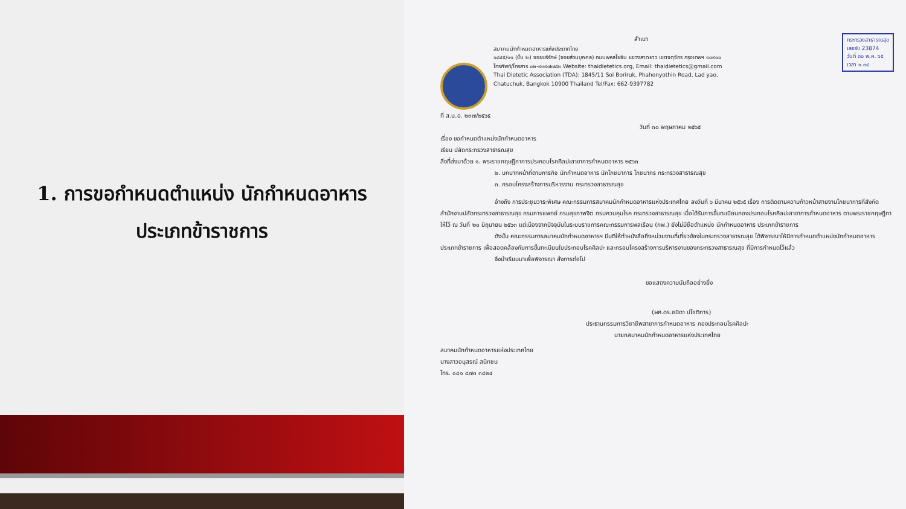1. การขอกำหนดตำแหน่ง นักกำหนดอาหาร
ประเภทข้าราชการ
กระทรวงสาธารณสุข
เลขรับ 23874
วันที่ ๓๐ พ.ค. ๖๕
เวลา ๑.๓๔
สำเนา
สมาคมนักกำหนดอาหารแห่งประเทศไทย
๑๘๔๕/๑๑ (ชั้น ๒) ซอยบริรักษ์ (ซอยส่วนบุคคล) ถนนพหลโยธิน แขวงลาดยาว เขตจตุจักร กรุงเทพฯ ๑๐๙๐๐
โทรศัพท์/โทรสาร ๐๒-๙๓๙๗๗๘๒ Website: thaidietetics.org, Email: thaidietetics@gmail.com
Thai Dietetic Association (TDA): 1845/11 Soi Boriruk, Phahonyothin Road, Lad yao,
Chatuchuk, Bangkok 10900 Thailand Tel/Fax: 662-9397782
ที่ ส.น.อ. ๒๓๗/๒๕๖๕
วันที่ ๓๐ พฤษภาคม ๒๕๖๕
เรื่อง ขอกำหนดตำแหน่งนักกำหนดอาหาร
เรียน ปลัดกระทรวงสาธารณสุข
สิ่งที่ส่งมาด้วย ๑. พระราชกฤษฎีกาการประกอบโรคศิลปะสาขาการกำหนดอาหาร ๒๕๖๓
๒. บทบาทหน้าที่ตามภารกิจ นักกำหนดอาหาร นักโภชนาการ โภชนากร กระทรวงสาธารณสุข
๓. กรอบโครงสร้างการบริหารงาน กระทรวงสาธารณสุข
อ้างถึง การประชุมวาระพิเศษ คณะกรรมการสมาคมนักกำหนดอาหารแห่งประเทศไทย ลงวันที่ ๖ มีนาคม ๒๕๖๕ เรื่อง การติดตามความก้าวหน้าสายงานโภชนาการที่สังกัด สำนักงานปลัดกระทรวงสาธารณสุข กรมการแพทย์ กรมสุขภาพจิต กรมควบคุมโรค กระทรวงสาธารณสุข เมื่อได้รับการขึ้นทะเบียนกองประกอบโรคศิลปะสาขาการกำหนดอาหาร ตามพระราชกฤษฎีกา ให้ไว้ ณ วันที่ ๒๐ มิถุนายน ๒๕๖๓ แต่เนื่องจากปัจจุบันในระบบราชการคณะกรรมการพลเรือน (กพ.) ยังไม่มีชื่อตำแหน่ง นักกำหนดอาหาร ประเภทข้าราชการ
ดังนั้น คณะกรรมการสมาคมนักกำหนดอาหารฯ มีมติให้ทำหนังสือถึงหน่วยงานที่เกี่ยวข้องในกระทรวงสาธารณสุข ได้พิจารณาให้มีการกำหนดตำแหน่งนักกำหนดอาหาร ประเภทข้าราชการ เพื่อสอดคล้องกับการขึ้นทะเบียนใบประกอบโรคศิลปะ และกรอบโครงสร้างการบริหารงานของกระทรวงสาธารณสุข ที่มีการกำหนดไว้แล้ว
จึงนำเรียนมาเพื่อพิจารณา สั่งการต่อไป
ขอแสดงความนับถืออย่างยิ่ง
(ผศ.ดร.ชนิดา ปโชติการ)
ประธานกรรมการวิชาชีพสาขาการกำหนดอาหาร กองประกอบโรคศิลปะ
นายกสมาคมนักกำหนดอาหารแห่งประเทศไทย
สมาคมนักกำหนดอาหารแห่งประเทศไทย
นางสาวอนุสรณ์ สนิทชน
โทร. ๐๘๑ ๘๗๓ ๓๘๒๔